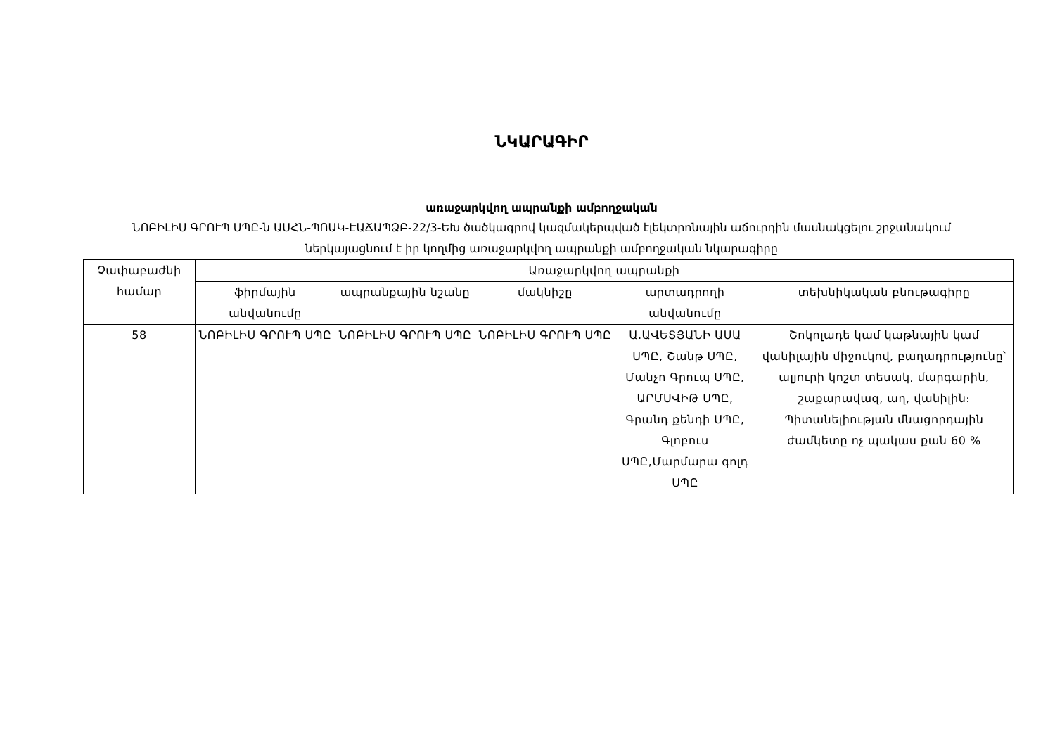ՆԿԱՐԱԳԻՐ
առաջարկվող ապրանքի ամբողջական
ՆՈԲԻԼԻՍ ԳՐՈՒՊ ՍՊԸ-ն ԱՍՀՆ-ՊՈԱԿ-ԷԱՃԱՊՁԲ-22/3-ԵԽ ծածկագրով կազմակերպված էլեկտրոնային աճուրդին մասնակցելու շրջանակում ներկայացնում է իր կողմից առաջարկվող ապրանքի ամբողջական նկարագիրը
| Չափաբաժնի համար | Առաջարկվող ապրանքի | | | | |
| --- | --- | --- | --- | --- | --- |
| | ֆիրմային անվանումը | ապրանքային նշանը | մակնիշը | արտադրողի անվանումը | տեխնիկական բնութագիրը |
| 58 | ՆՈԲԻԼԻՍ ԳՐՈՒՊ ՍՊԸ | ՆՈԲԻԼԻՍ ԳՐՈՒՊ ՍՊԸ | ՆՈԲԻԼԻՍ ԳՐՈՒՊ ՍՊԸ | Ա.ԱՎԵՏՅԱՆԻ ԱՍԱ ՍՊԸ, Շանթ ՍՊԸ, Մանչո Գրուպ ՍՊԸ, ԱՐՄՍՎԻԹ ՍՊԸ, Գրանդ քենդի ՍՊԸ, Գլոբուս ՍՊԸ,Մարմարա գոլդ ՍՊԸ | Շոկոլադե կամ կաթնային կամ վանիլային միջուկով, բաղադրությունը՝ ալյուրի կոշտ տեսակ, մարգարին, շաքարավազ, աղ, վանիլին։ Պիտանելիության մնացորդային ժամկետը ոչ պակաս քան 60 % |